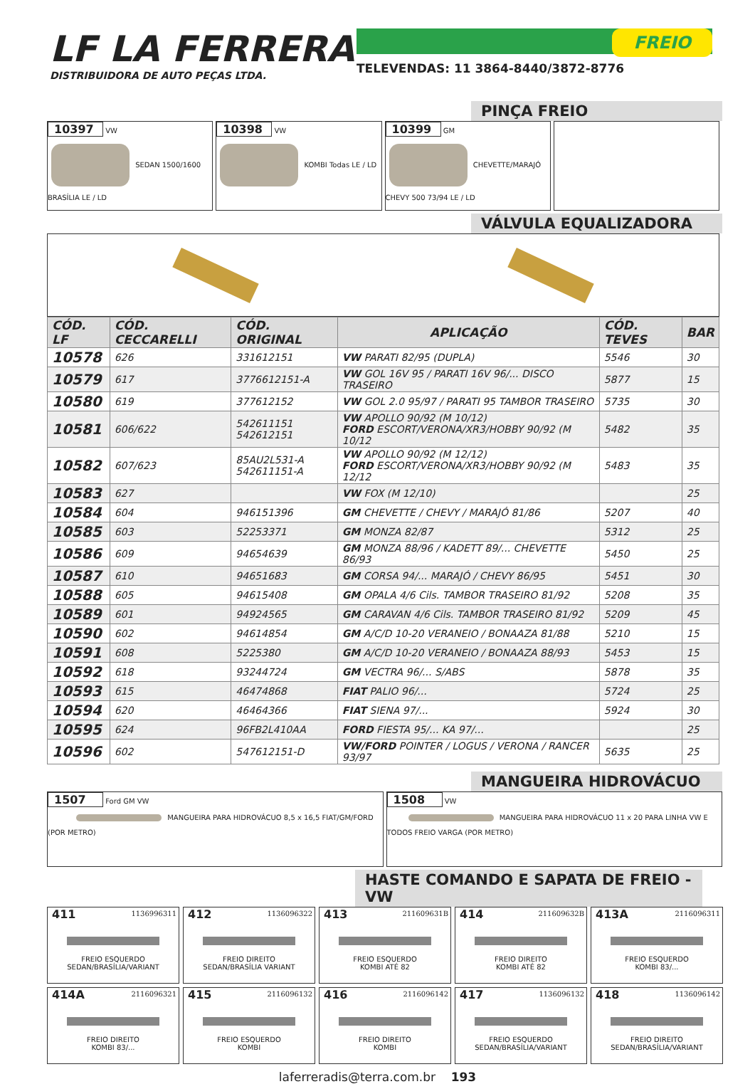LF LA FERRERA
DISTRIBUIDORA DE AUTO PEÇAS LTDA.
FREIO
TELEVENDAS: 11 3864-8440/3872-8776
PINÇA FREIO
10397 VW
SEDAN 1500/1600 BRASÍLIA LE / LD
10398 VW
KOMBI Todas LE / LD
10399 GM
CHEVETTE/MARAJÓ CHEVY 500 73/94 LE / LD
VÁLVULA EQUALIZADORA
| CÓD. LF | CÓD. CECCARELLI | CÓD. ORIGINAL | APLICAÇÃO | CÓD. TEVES | BAR |
| --- | --- | --- | --- | --- | --- |
| 10578 | 626 | 331612151 | VW PARATI 82/95 (DUPLA) | 5546 | 30 |
| 10579 | 617 | 3776612151-A | VW GOL 16V 95 / PARATI 16V 96/... DISCO TRASEIRO | 5877 | 15 |
| 10580 | 619 | 377612152 | VW GOL 2.0 95/97 / PARATI 95 TAMBOR TRASEIRO | 5735 | 30 |
| 10581 | 606/622 | 542611151 542612151 | VW APOLLO 90/92 (M 10/12) FORD ESCORT/VERONA/XR3/HOBBY 90/92 (M 10/12 | 5482 | 35 |
| 10582 | 607/623 | 85AU2L531-A 542611151-A | VW APOLLO 90/92 (M 12/12) FORD ESCORT/VERONA/XR3/HOBBY 90/92 (M 12/12 | 5483 | 35 |
| 10583 | 627 | | VW FOX (M 12/10) | | 25 |
| 10584 | 604 | 946151396 | GM CHEVETTE / CHEVY / MARAJÓ 81/86 | 5207 | 40 |
| 10585 | 603 | 52253371 | GM MONZA 82/87 | 5312 | 25 |
| 10586 | 609 | 94654639 | GM MONZA 88/96 / KADETT 89/... CHEVETTE 86/93 | 5450 | 25 |
| 10587 | 610 | 94651683 | GM CORSA 94/... MARAJÓ / CHEVY 86/95 | 5451 | 30 |
| 10588 | 605 | 94615408 | GM OPALA 4/6 Cils. TAMBOR TRASEIRO 81/92 | 5208 | 35 |
| 10589 | 601 | 94924565 | GM CARAVAN 4/6 Cils. TAMBOR TRASEIRO 81/92 | 5209 | 45 |
| 10590 | 602 | 94614854 | GM A/C/D 10-20 VERANEIO / BONAAZA 81/88 | 5210 | 15 |
| 10591 | 608 | 5225380 | GM A/C/D 10-20 VERANEIO / BONAAZA 88/93 | 5453 | 15 |
| 10592 | 618 | 93244724 | GM VECTRA 96/... S/ABS | 5878 | 35 |
| 10593 | 615 | 46474868 | FIAT PALIO 96/... | 5724 | 25 |
| 10594 | 620 | 46464366 | FIAT SIENA 97/... | 5924 | 30 |
| 10595 | 624 | 96FB2L410AA | FORD FIESTA 95/... KA 97/... | | 25 |
| 10596 | 602 | 547612151-D | VW/FORD POINTER / LOGUS / VERONA / RANCER 93/97 | 5635 | 25 |
MANGUEIRA HIDROVÁCUO
1507 Ford GM VW
MANGUEIRA PARA HIDROVÁCUO 8,5 x 16,5 FIAT/GM/FORD (POR METRO)
1508 VW
MANGUEIRA PARA HIDROVÁCUO 11 x 20 PARA LINHA VW E TODOS FREIO VARGA (POR METRO)
HASTE COMANDO E SAPATA DE FREIO - VW
411
1136996311
FREIO ESQUERDO
SEDAN/BRASÍLIA/VARIANT
412
1136096322
FREIO DIREITO
SEDAN/BRASÍLIA VARIANT
413
211609631B
FREIO ESQUERDO
KOMBI ATÉ 82
414
211609632B
FREIO DIREITO
KOMBI ATÉ 82
413A
2116096311
FREIO ESQUERDO
KOMBI 83/...
414A
2116096321
FREIO DIREITO
KOMBI 83/...
415
2116096132
FREIO ESQUERDO
KOMBI
416
2116096142
FREIO DIREITO
KOMBI
417
1136096132
FREIO ESQUERDO
SEDAN/BRASÍLIA/VARIANT
418
1136096142
FREIO DIREITO
SEDAN/BRASÍLIA/VARIANT
laferreradis@terra.com.br 193